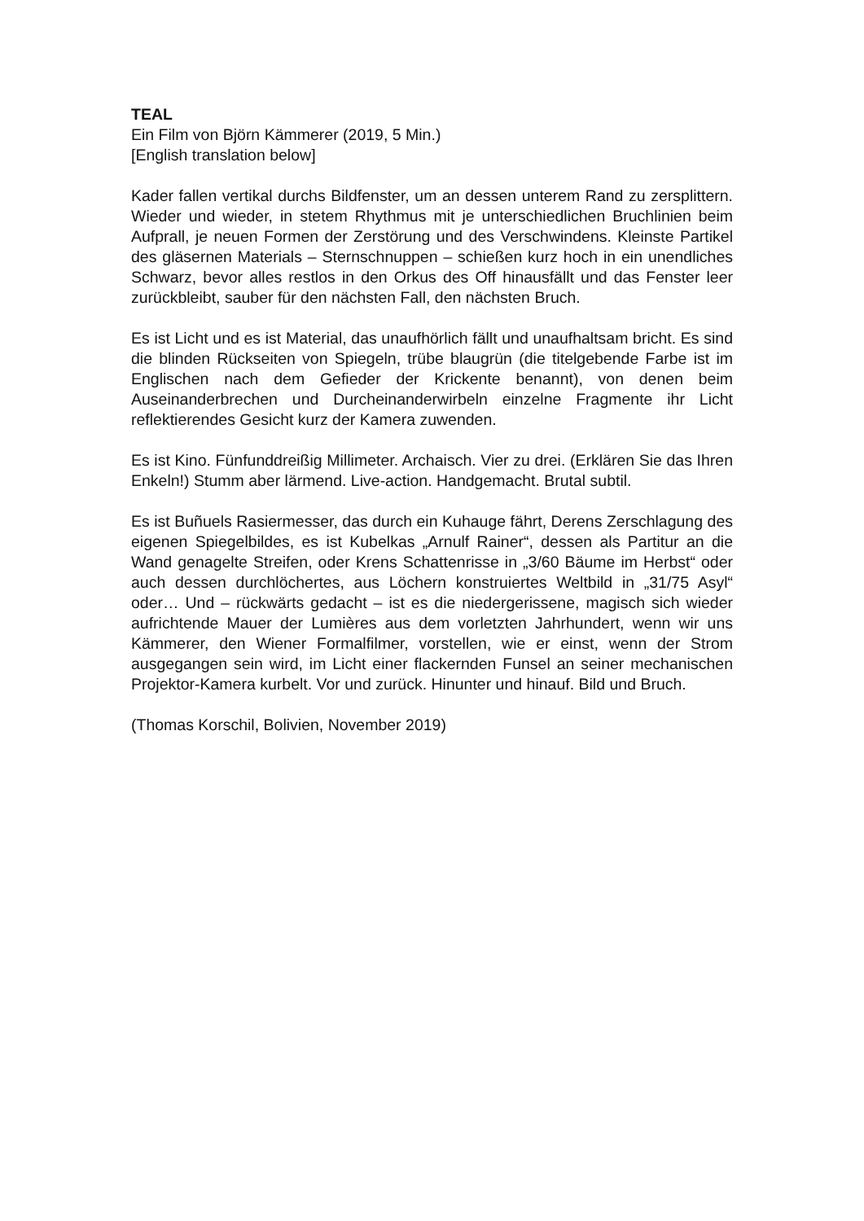TEAL
Ein Film von Björn Kämmerer (2019, 5 Min.)
[English translation below]
Kader fallen vertikal durchs Bildfenster, um an dessen unterem Rand zu zersplittern. Wieder und wieder, in stetem Rhythmus mit je unterschiedlichen Bruchlinien beim Aufprall, je neuen Formen der Zerstörung und des Verschwindens. Kleinste Partikel des gläsernen Materials – Sternschnuppen – schießen kurz hoch in ein unendliches Schwarz, bevor alles restlos in den Orkus des Off hinausfällt und das Fenster leer zurückbleibt, sauber für den nächsten Fall, den nächsten Bruch.
Es ist Licht und es ist Material, das unaufhörlich fällt und unaufhaltsam bricht. Es sind die blinden Rückseiten von Spiegeln, trübe blaugrün (die titelgebende Farbe ist im Englischen nach dem Gefieder der Krickente benannt), von denen beim Auseinanderbrechen und Durcheinanderwirbeln einzelne Fragmente ihr Licht reflektierendes Gesicht kurz der Kamera zuwenden.
Es ist Kino. Fünfunddreißig Millimeter. Archaisch. Vier zu drei. (Erklären Sie das Ihren Enkeln!) Stumm aber lärmend. Live-action. Handgemacht. Brutal subtil.
Es ist Buñuels Rasiermesser, das durch ein Kuhauge fährt, Derens Zerschlagung des eigenen Spiegelbildes, es ist Kubelkas „Arnulf Rainer“, dessen als Partitur an die Wand genagelte Streifen, oder Krens Schattenrisse in „3/60 Bäume im Herbst“ oder auch dessen durchlöchertes, aus Löchern konstruiertes Weltbild in „31/75 Asyl“ oder… Und – rückwärts gedacht – ist es die niedergerissene, magisch sich wieder aufrichtende Mauer der Lumières aus dem vorletzten Jahrhundert, wenn wir uns Kämmerer, den Wiener Formalfilmer, vorstellen, wie er einst, wenn der Strom ausgegangen sein wird, im Licht einer flackernden Funsel an seiner mechanischen Projektor-Kamera kurbelt. Vor und zurück. Hinunter und hinauf. Bild und Bruch.
(Thomas Korschil, Bolivien, November 2019)